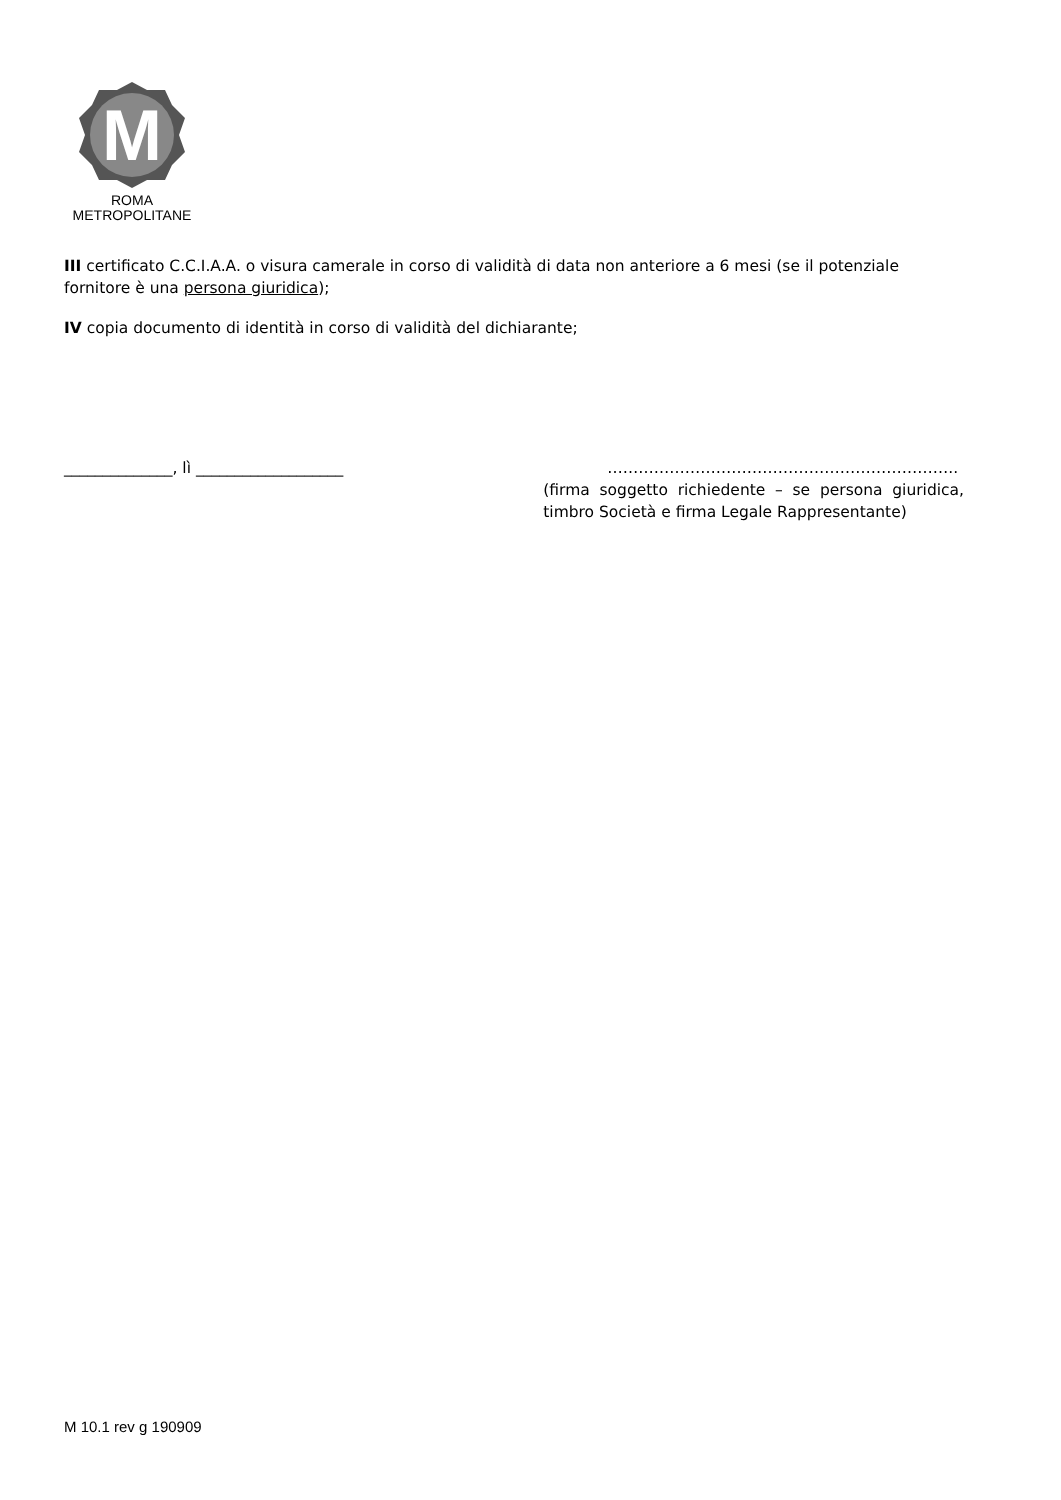M
ROMA
METROPOLITANE
III certificato C.C.I.A.A. o visura camerale in corso di validità di data non anteriore a 6 mesi (se il potenziale fornitore è una persona giuridica);
IV copia documento di identità in corso di validità del dichiarante;
______________, lì ___________________ …………………………………………………………..
(firma soggetto richiedente – se persona giuridica, timbro Società e firma Legale Rappresentante)
M 10.1 rev g 190909